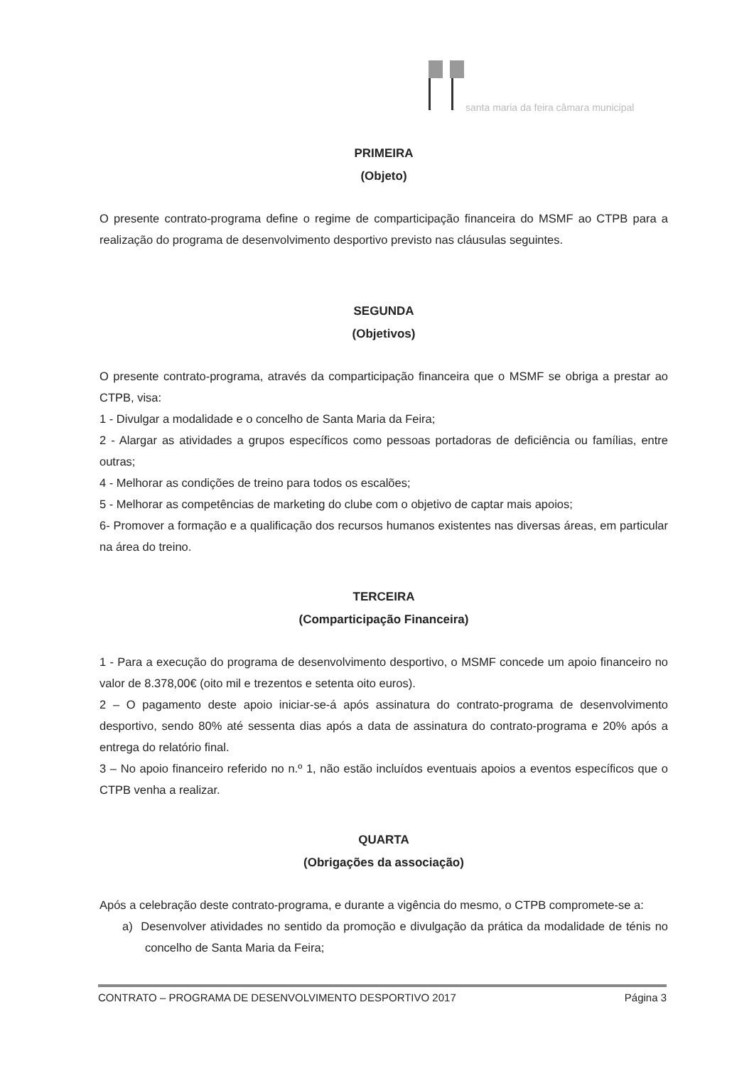santa maria da feira câmara municipal
PRIMEIRA
(Objeto)
O presente contrato-programa define o regime de comparticipação financeira do MSMF ao CTPB para a realização do programa de desenvolvimento desportivo previsto nas cláusulas seguintes.
SEGUNDA
(Objetivos)
O presente contrato-programa, através da comparticipação financeira que o MSMF se obriga a prestar ao CTPB, visa:
1 - Divulgar a modalidade e o concelho de Santa Maria da Feira;
2 - Alargar as atividades a grupos específicos como pessoas portadoras de deficiência ou famílias, entre outras;
4 - Melhorar as condições de treino para todos os escalões;
5 - Melhorar as competências de marketing do clube com o objetivo de captar mais apoios;
6- Promover a formação e a qualificação dos recursos humanos existentes nas diversas áreas, em particular na área do treino.
TERCEIRA
(Comparticipação Financeira)
1 - Para a execução do programa de desenvolvimento desportivo, o MSMF concede um apoio financeiro no valor de 8.378,00€ (oito mil e trezentos e setenta oito euros).
2 – O pagamento deste apoio iniciar-se-á após assinatura do contrato-programa de desenvolvimento desportivo, sendo 80% até sessenta dias após a data de assinatura do contrato-programa e 20% após a entrega do relatório final.
3 – No apoio financeiro referido no n.º 1, não estão incluídos eventuais apoios a eventos específicos que o CTPB venha a realizar.
QUARTA
(Obrigações da associação)
Após a celebração deste contrato-programa, e durante a vigência do mesmo, o CTPB compromete-se a:
a) Desenvolver atividades no sentido da promoção e divulgação da prática da modalidade de ténis no concelho de Santa Maria da Feira;
CONTRATO – PROGRAMA DE DESENVOLVIMENTO DESPORTIVO 2017 Página 3